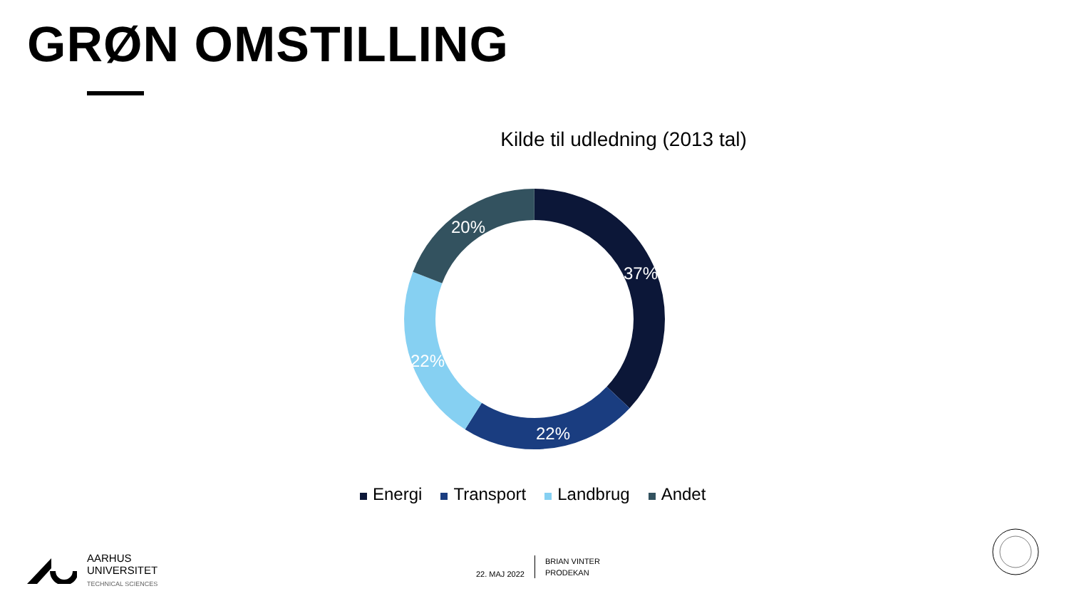GRØN OMSTILLING
Kilde til udledning (2013 tal)
37%
22%
22%
20%
Energi Transport Landbrug Andet
AARHUS
UNIVERSITET
TECHNICAL SCIENCES
22. MAJ 2022 BRIAN VINTER
PRODEKAN